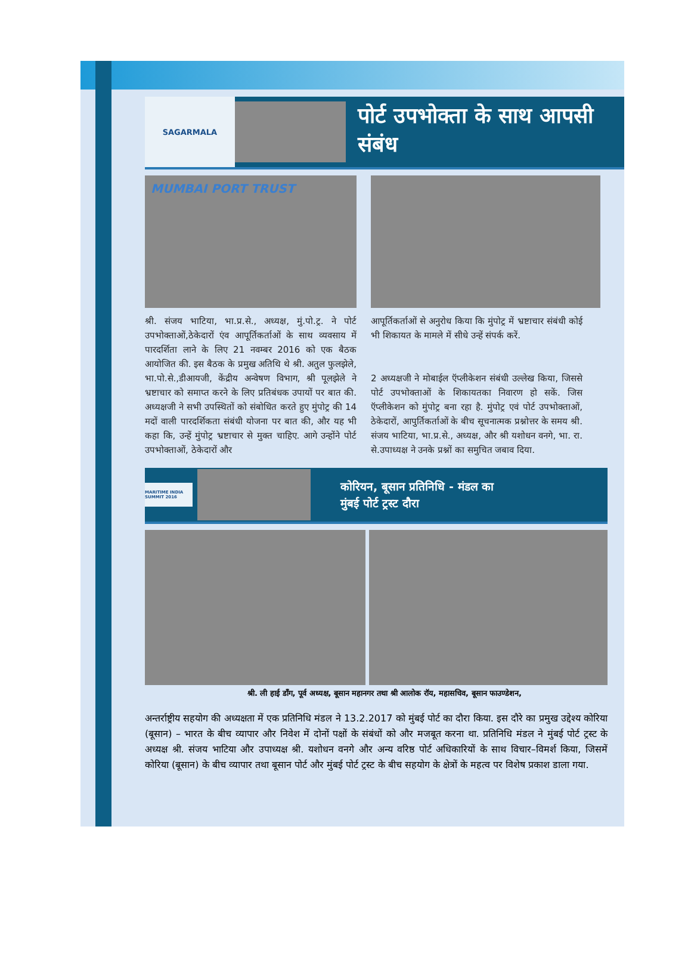SAGARMALA
पोर्ट उपभोक्ता के साथ आपसी संबंध
MUMBAI PORT TRUST
श्री. संजय भाटिया, भा.प्र.से., अध्यक्ष, मुं.पो.ट्र. ने पोर्ट उपभोक्ताओं,ठेकेदारों एंव आपूर्तिकर्ताओं के साथ व्यवसाय में पारदर्शिता लाने के लिए 21 नवम्बर 2016 को एक बैठक आयोजित की. इस बैठक के प्रमुख अतिथि थे श्री. अतुल फुलझेले, भा.पो.से.,डीआयजी, केंद्रीय अन्वेषण विभाग, श्री पूलझेले ने भ्रष्टाचार को समाप्त करने के लिए प्रतिबंधक उपायों पर बात की. अध्यक्षजी ने सभी उपस्थितों को संबोधित करते हुए मुंपोट्र की 14 मदों वाली पारदर्शिकता संबंधी योजना पर बात की, और यह भी कहा कि, उन्हें मुंपोट्र भ्रष्टाचार से मुक्त चाहिए. आगे उन्होंने पोर्ट उपभोक्ताओं, ठेकेदारों और
आपूर्तिकर्ताओं से अनुरोध किया कि मुंपोट्र में भ्रष्टाचार संबंधी कोई भी शिकायत के मामले में सीधे उन्हें संपर्क करें.
2 अध्यक्षजी ने मोबाईल ऍप्लीकेशन संबंधी उल्लेख किया, जिससे पोर्ट उपभोक्ताओं के शिकायतका निवारण हो सकें. जिस ऍप्लीकेशन को मुंपोट्र बना रहा है. मुंपोट्र एवं पोर्ट उपभोक्ताओं, ठेकेदारों, आपुर्तिकर्ताओं के बीच सूचनात्मक प्रश्नोत्तर के समय श्री. संजय भाटिया, भा.प्र.से., अध्यक्ष, और श्री यशोधन वनगे, भा. रा. से.उपाध्यक्ष ने उनके प्रश्नों का समुचित जबाव दिया.
MARITIME INDIA SUMMIT 2016
कोरियन, बूसान प्रतिनिधि - मंडल का
मुंबई पोर्ट ट्रस्ट दौरा
श्री. ली हाई डाँग, पूर्व अध्यक्ष, बूसान महानगर तथा श्री आलोक रॉय, महासचिव, बूसान फाउण्डेशन,
अन्तर्राष्ट्रीय सहयोग की अध्यक्षता में एक प्रतिनिधि मंडल ने 13.2.2017 को मुंबई पोर्ट का दौरा किया. इस दौरे का प्रमुख उद्देश्य कोरिया (बूसान) – भारत के बीच व्यापार और निवेश में दोनों पक्षों के संबंधों को और मजबूत करना था. प्रतिनिधि मंडल ने मुंबई पोर्ट ट्रस्ट के अध्यक्ष श्री. संजय भाटिया और उपाध्यक्ष श्री. यशोधन वनगे और अन्य वरिष्ठ पोर्ट अधिकारियों के साथ विचार–विमर्श किया, जिसमें कोरिया (बूसान) के बीच व्यापार तथा बूसान पोर्ट और मुंबई पोर्ट ट्रस्ट के बीच सहयोग के क्षेत्रों के महत्व पर विशेष प्रकाश डाला गया.